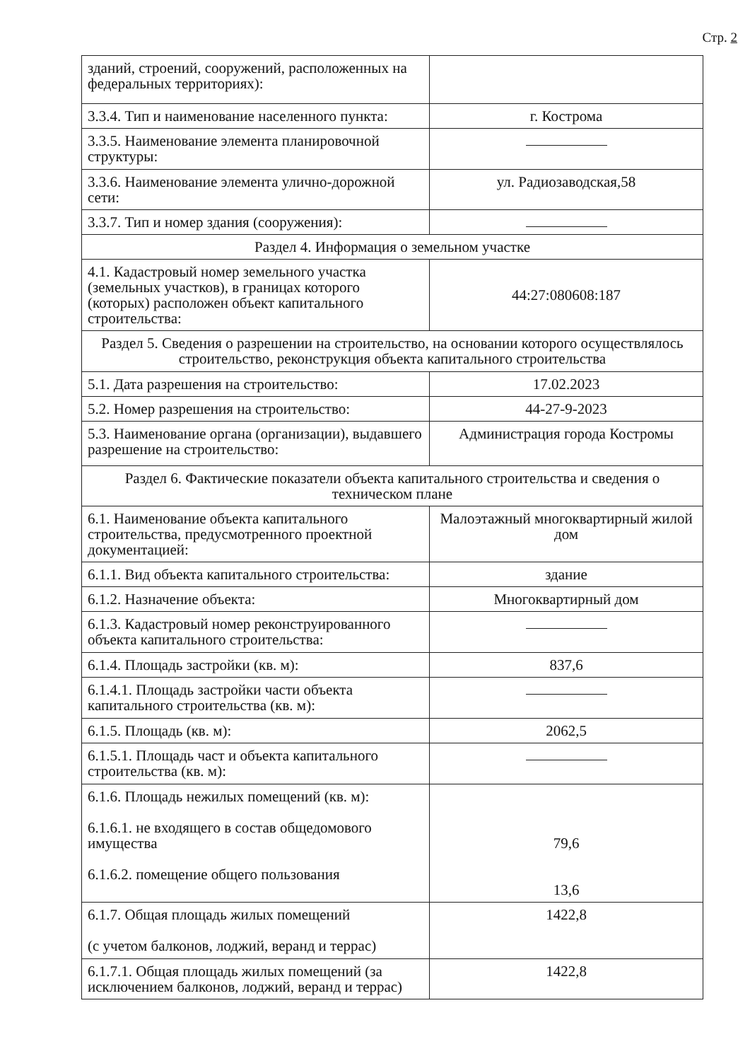Стр. 2
| зданий, строений, сооружений, расположенных на федеральных территориях): | |
| 3.3.4. Тип и наименование населенного пункта: | г. Кострома |
| 3.3.5. Наименование элемента планировочной структуры: | |
| 3.3.6. Наименование элемента улично-дорожной сети: | ул. Радиозаводская,58 |
| 3.3.7. Тип и номер здания (сооружения): | |
| Раздел 4. Информация о земельном участке | |
| 4.1. Кадастровый номер земельного участка (земельных участков), в границах которого (которых) расположен объект капитального строительства: | 44:27:080608:187 |
| Раздел 5. Сведения о разрешении на строительство, на основании которого осуществлялось строительство, реконструкция объекта капитального строительства | |
| 5.1. Дата разрешения на строительство: | 17.02.2023 |
| 5.2. Номер разрешения на строительство: | 44-27-9-2023 |
| 5.3. Наименование органа (организации), выдавшего разрешение на строительство: | Администрация города Костромы |
| Раздел 6. Фактические показатели объекта капитального строительства и сведения о техническом плане | |
| 6.1. Наименование объекта капитального строительства, предусмотренного проектной документацией: | Малоэтажный многоквартирный жилой дом |
| 6.1.1. Вид объекта капитального строительства: | здание |
| 6.1.2. Назначение объекта: | Многоквартирный дом |
| 6.1.3. Кадастровый номер реконструированного объекта капитального строительства: | |
| 6.1.4. Площадь застройки (кв. м): | 837,6 |
| 6.1.4.1. Площадь застройки части объекта капитального строительства (кв. м): | |
| 6.1.5. Площадь (кв. м): | 2062,5 |
| 6.1.5.1. Площадь част и объекта капитального строительства (кв. м): | |
| 6.1.6. Площадь нежилых помещений (кв. м): 6.1.6.1. не входящего в состав общедомового имущества 6.1.6.2. помещение общего пользования | 79,6 13,6 |
| 6.1.7. Общая площадь жилых помещений (с учетом балконов, лоджий, веранд и террас) | 1422,8 |
| 6.1.7.1. Общая площадь жилых помещений (за исключением балконов, лоджий, веранд и террас) | 1422,8 |